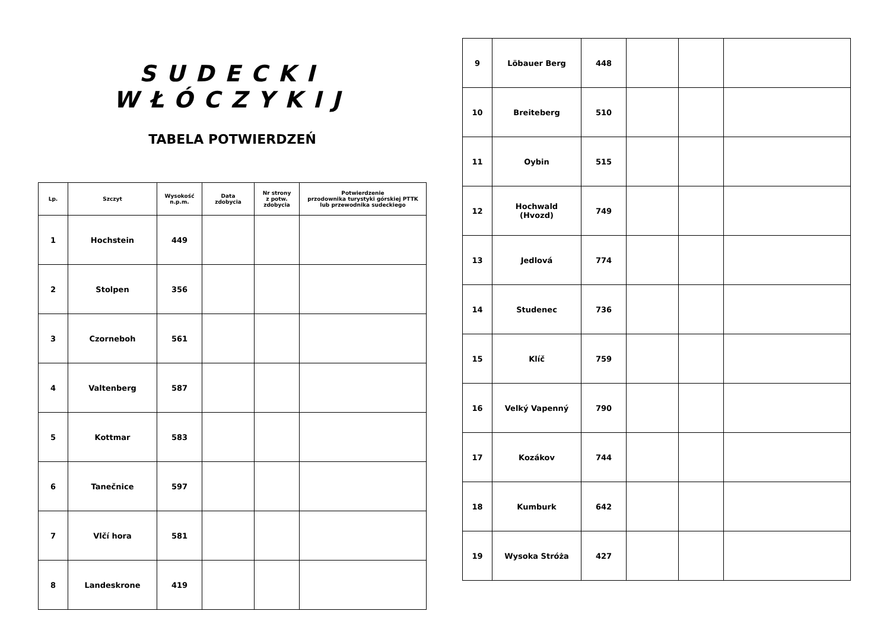SUDECKI WŁÓCZYKIJ
TABELA POTWIERDZEŃ
| Lp. | Szczyt | Wysokość n.p.m. | Data zdobycia | Nr strony z potw. zdobycia | Potwierdzenie przodownika turystyki górskiej PTTK lub przewodnika sudeckiego |
| --- | --- | --- | --- | --- | --- |
| 1 | Hochstein | 449 | | | |
| 2 | Stolpen | 356 | | | |
| 3 | Czorneboh | 561 | | | |
| 4 | Valtenberg | 587 | | | |
| 5 | Kottmar | 583 | | | |
| 6 | Tanečnice | 597 | | | |
| 7 | Vlčí hora | 581 | | | |
| 8 | Landeskrone | 419 | | | |
| 9 | Löbauer Berg | 448 | | | |
| 10 | Breiteberg | 510 | | | |
| 11 | Oybin | 515 | | | |
| 12 | Hochwald (Hvozd) | 749 | | | |
| 13 | Jedlová | 774 | | | |
| 14 | Studenec | 736 | | | |
| 15 | Klíč | 759 | | | |
| 16 | Velký Vapenný | 790 | | | |
| 17 | Kozákov | 744 | | | |
| 18 | Kumburk | 642 | | | |
| 19 | Wysoka Stróża | 427 | | | |